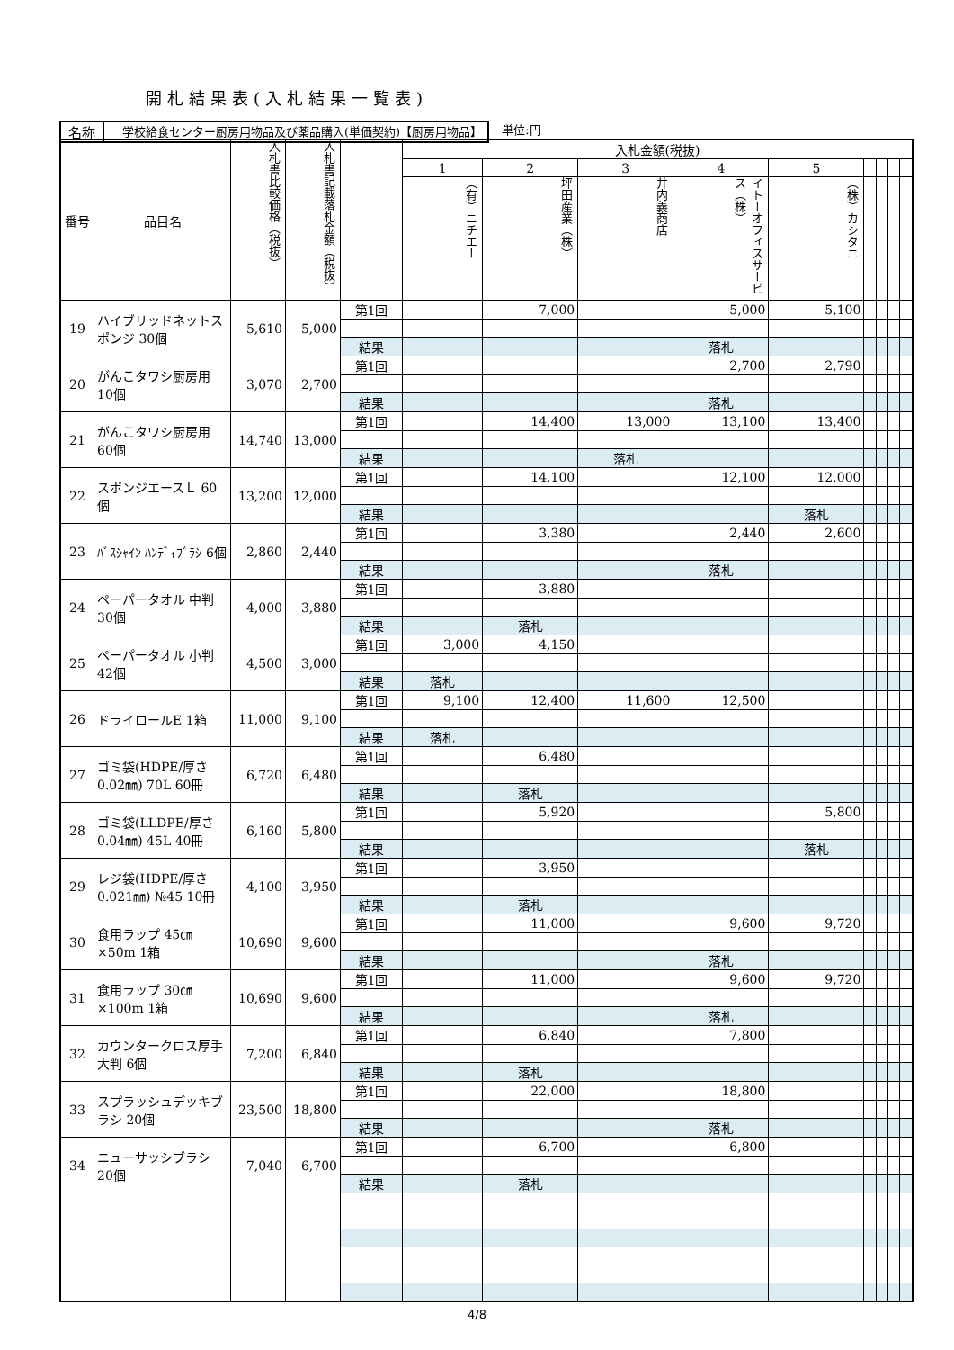開札結果表(入札結果一覧表)
名称 学校給食センター厨房用物品及び薬品購入(単価契約)【厨房用物品】 単位:円
| 番号 | 品目名 | 入札書比較価格（税抜） | 入札書記載落札金額（税抜） | | 入札金額(税抜) | | | | | | | | |
| --- | --- | --- | --- | --- | --- | --- | --- | --- | --- | --- | --- | --- | --- |
| | | | | | 1 | 2 | 3 | 4 | 5 | | | | |
| | | | | | （有）ニチエー | 坪田産業（株） | 井内義商店 | イトーオフィスサービス（株） | （株）カシタニ | | | | |
| 19 | ハイブリッドネットスポンジ 30個 | 5,610 | 5,000 | 第1回 | | 7,000 | | 5,000 | 5,100 | | | | |
| | | | | 結果 | | | | 落札 | | | | | |
| 20 | がんこタワシ厨房用 10個 | 3,070 | 2,700 | 第1回 | | | | 2,700 | 2,790 | | | | |
| | | | | 結果 | | | | 落札 | | | | | |
| 21 | がんこタワシ厨房用 60個 | 14,740 | 13,000 | 第1回 | | 14,400 | 13,000 | 13,100 | 13,400 | | | | |
| | | | | 結果 | | | 落札 | | | | | | |
| 22 | スポンジエースＬ 60個 | 13,200 | 12,000 | 第1回 | | 14,100 | | 12,100 | 12,000 | | | | |
| | | | | 結果 | | | | | 落札 | | | | |
| 23 | ﾊﾞｽｼｬｲﾝ ﾊﾝﾃﾞｨﾌﾞﾗｼ 6個 | 2,860 | 2,440 | 第1回 | | 3,380 | | 2,440 | 2,600 | | | | |
| | | | | 結果 | | | | 落札 | | | | | |
| 24 | ペーパータオル 中判 30個 | 4,000 | 3,880 | 第1回 | | 3,880 | | | | | | | |
| | | | | 結果 | | 落札 | | | | | | | |
| 25 | ペーパータオル 小判 42個 | 4,500 | 3,000 | 第1回 | 3,000 | 4,150 | | | | | | | |
| | | | | 結果 | 落札 | | | | | | | | |
| 26 | ドライロールE 1箱 | 11,000 | 9,100 | 第1回 | 9,100 | 12,400 | 11,600 | 12,500 | | | | | |
| | | | | 結果 | 落札 | | | | | | | | |
| 27 | ゴミ袋(HDPE/厚さ0.02㎜) 70L 60冊 | 6,720 | 6,480 | 第1回 | | 6,480 | | | | | | | |
| | | | | 結果 | | 落札 | | | | | | | |
| 28 | ゴミ袋(LLDPE/厚さ0.04㎜) 45L 40冊 | 6,160 | 5,800 | 第1回 | | 5,920 | | | 5,800 | | | | |
| | | | | 結果 | | | | | 落札 | | | | |
| 29 | レジ袋(HDPE/厚さ0.021㎜) №45 10冊 | 4,100 | 3,950 | 第1回 | | 3,950 | | | | | | | |
| | | | | 結果 | | 落札 | | | | | | | |
| 30 | 食用ラップ 45㎝×50m 1箱 | 10,690 | 9,600 | 第1回 | | 11,000 | | 9,600 | 9,720 | | | | |
| | | | | 結果 | | | | 落札 | | | | | |
| 31 | 食用ラップ 30㎝×100m 1箱 | 10,690 | 9,600 | 第1回 | | 11,000 | | 9,600 | 9,720 | | | | |
| | | | | 結果 | | | | 落札 | | | | | |
| 32 | カウンタークロス厚手大判 6個 | 7,200 | 6,840 | 第1回 | | 6,840 | | 7,800 | | | | | |
| | | | | 結果 | | 落札 | | | | | | | |
| 33 | スプラッシュデッキブラシ 20個 | 23,500 | 18,800 | 第1回 | | 22,000 | | 18,800 | | | | | |
| | | | | 結果 | | | | 落札 | | | | | |
| 34 | ニューサッシブラシ 20個 | 7,040 | 6,700 | 第1回 | | 6,700 | | 6,800 | | | | | |
| | | | | 結果 | | 落札 | | | | | | | |
4/8